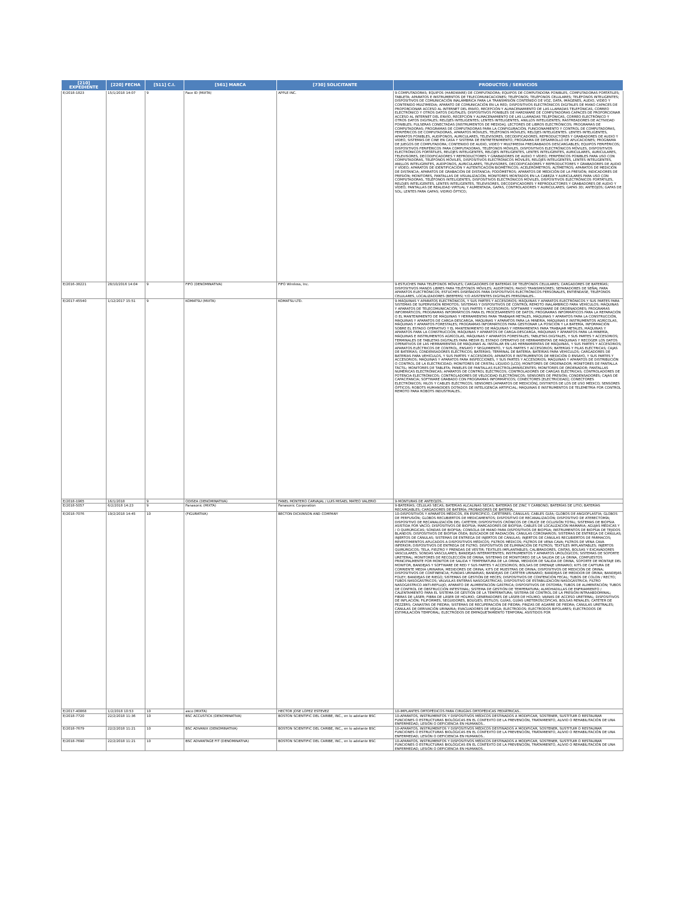| [210] EXPEDIENTE | [220] FECHA | [511] C.I. | [561] MARCA | [730] SOLICITANTE | PRODUCTOS / SERVICIOS |
| --- | --- | --- | --- | --- | --- |
| E/2018-1823 | 15/1/2018 14:07 | 9 | Face ID (MIXTA) | APPLE INC. | 9-COMPUTADORAS; EQUIPOS (HARDWARE) DE COMPUTADORA; EQUIPOS DE COMPUTADORA PONIBLES, COMPUTADORAS PORTÁTILES; TABLETA; APARATOS E INSTRUMENTOS DE TELECOMUNICACIONES; TELÉFONOS; TELÉFONOS CELULARES; TELÉFONOS INTELIGENTES; DISPOSITIVOS DE COMUNICACIÓN INALÁMBRICA PARA LA TRANSMISIÓN CONTENIDO DE VOZ, DATA, IMÁGENES, AUDIO, VIDEO Y CONTENIDO MULTIMEDIA; APARATO DE COMUNICACIÓN EN LA RED; DISPOSITIVOS ELECTRÓNICOS DIGITALES DE MANO CAPACES DE PROPORCIONAR ACCESO AL INTERNET DEL ENVÍO, RECEPCIÓN Y ALMACENAMIENTO DE LAS LLAMADAS TELEFÓNICAS, CORREO ELECTRÓNICO Y OTROS DATOS DIGITALES; DISPOSITIVOS PONIBLES DE HARDWARE DE COMPUTADORAS CAPACES DE PROPORCIONAR ACCESO AL INTERNET DEL ENVÍO, RECEPCIÓN Y ALMACENAMIENTO DE LAS LLAMADAS TELEFÓNICAS, CORREO ELECTRÓNICO Y OTROS DATOS DIGITALES; RELOJES INTELIGENTES; LENTES INTELIGENTES, ANILLOS INTELIGENTES; RASTREADORES DE ACTIVIDAD PONIBLES; PULSERAS CONECTADAS [INSTRUMENTOS DE MEDIDA]; LECTORES DE LIBROS ELECTRÓNICOS; PROGRAMAS DE COMPUTADORAS; PROGRAMAS DE COMPUTADORAS PARA LA CONFIGURACIÓN, FUNCIONAMIENTO Y CONTROL DE COMPUTADORAS, PERIFÉRICOS DE COMPUTADORAS, APARATOS MÓVILES, TELÉFONOS MÓVILES; RELOJES INTELIGENTES. LENTES INTELIGENTES, APARATOS PONIBLES, AUDÍFONOS, AURICULARES, TELEVISORES, DECODIFICADORES, REPRODUCTORES Y GRABADORES DE AUDIO Y VIDEO, SISTEMAS DE CINE EN CASA Y SISTEMA DE ENTRETENIMIENTO; PROGRAMA DE DESARROLLO DE APLICACIONES; PROGRAMA DE JUEGOS DE COMPUTADORA; CONTENIDO DE AUDIO, VIDEO Y MULTIMEDIA PREGRABADOS DESCARGABLES; EQUIPOS PERIFÉRICOS; DISPOSITIVOS PERIFÉRICOS PARA COMPUTADORAS, TELÉFONOS MÓVILES, DISPOSITIVOS ELECTRÓNICOS MÓVILES, DISPOSITIVOS ELECTRÓNICOS PORTÁTILES, RELOJES INTELIGENTES, RELOJES INTELIGENTES, LENTES INTELIGENTES, AURICULARES, AURICULARES, TELEVISORES, DECODIFICADORES Y REPRODUCTORES Y GRABADORES DE AUDIO Y VÍDEO; PERIFÉRICOS PONIBLES PARA USO CON COMPUTADORAS, TELÉFONOS MÓVILES, DISPOSITIVOS ELECTRÓNICOS MÓVILES, RELOJES INTELIGENTES, LENTES INTELIGENTES, ANILLOS INTELIGENTES, AUDÍFONOS, AURICULARES, TELEVISORES, DECODIFICADORES Y REPRODUCTORES Y GRABADORES DE AUDIO Y VÍDEO; APARATOS DE IDENTIFICACIÓN Y AUTENTICACIÓN BIOMÉTRICOS; ACELERÓMETROS; ALTÍMETROS; APARATOS DE MEDICIÓN DE DISTANCIA; APARATOS DE GRABACIÓN DE DISTANCIA; PODÓMETROS; APARATOS DE MEDICIÓN DE LA PRESIÓN; INDICADORES DE PRESIÓN; MONITORES, PANTALLAS DE VISUALIZACIÓN, MONITORES MONTADOS EN LA CABEZA Y AURICULARES PARA USO CON COMPUTADORAS, TELÉFONOS INTELIGENTES, DISPOSITIVOS ELECTRÓNICOS MÓVILES, DISPOSITIVOS ELECTRÓNICOS PORTÁTILES, RELOJES INTELIGENTES, LENTES INTELIGENTES, TELEVISORES, DECODIFICADORES Y REPRODUCTORES Y GRABADORES DE AUDIO Y VÍDEO; PANTALLAS DE REALIDAD VIRTUAL Y AUMENTADA, GAFAS, CONTROLADORES Y AURICULARES; GAFAS 3D; ANTEOJOS; GAFAS DE SOL; LENTES PARA GAFAS; VIDRIO ÓPTICO; |
| E/2016-38221 | 28/10/2016 14:04 | 9 | FIFO (DENOMINATIVA) | FIFO Wireless, Inc. | 9-ESTUCHES PARA TELÉFONOS MÓVILES; CARGADORES DE BATERÍAS DE TELÉFONOS CELULARES; CARGADORES DE BATERÍAS; DISPOSITIVOS MANOS LIBRES PARA TELÉFONOS MÓVILES; AUDÍFONOS; RADIO TRANSMISORES; SEPARADORES DE SEÑAL PARA APARATOS ELECTRÓNICOS; ESTUCHES DISEÑADOS PARA DISPOSITIVOS ELECTRÓNICOS PERSONALES, ENTIÉNDASE, TELÉFONOS CELULARES, LOCALIZADORES (BEEPERS) Y/O ASISTENTES DIGITALES PERSONALES.. |
| E/2017-45540 | 1/12/2017 15:51 | 9 | KOMATSU (MIXTA) | KOMATSU LTD. | 9-MÁQUINAS Y APARATOS ELECTRÓNICOS, Y SUS PARTES Y ACCESORIOS; MÁQUINAS Y APARATOS ELECTRÓNICOS Y SUS PARTES PARA SISTEMAS DE SUPERVISIÓN REMOTOS; SISTEMAS Y DISPOSITIVOS DE CONTROL REMOTO INALÁMBRICO PARA VEHÍCULOS; MÁQUINAS Y APARATOS DE TELECOMUNICACIÓN, Y SUS PARTES Y ACCESORIOS; SOFTWARE Y HARDWARE DE ORDENADORES; PROGRAMAS INFORMÁTICOS; PROGRAMAS INFORMÁTICOS PARA EL PROCESAMIENTO DE DATOS; PROGRAMAS INFORMÁTICOS PARA LA REPARACIÓN O EL MANTENIMIENTO DE MÁQUINAS Y HERRAMIENTAS PARA TRABAJAR METALES, MÁQUINAS Y APARATOS PARA LA CONSTRUCCIÓN, MÁQUINAS Y APARATOS DE CARGA-DESCARGA, MÁQUINAS Y APARATOS PARA LA MINERÍA, MÁQUINAS E INSTRUMENTOS AGRÍCOLAS, MÁQUINAS Y APARATOS FORESTALES; PROGRAMAS INFORMÁTICOS PARA GESTIONAR LA POSICIÓN Y LA BATERÍA, INFORMACIÓN SOBRE EL ESTADO OPERATIVO Y EL MANTENIMIENTO DE MÁQUINAS Y HERRAMIENTAS PARA TRABAJAR METALES, MÁQUINAS Y APARATOS PARA LA CONSTRUCCIÓN, MÁQUINAS Y APARATOS DE CARGA-DESCARGA, MÁQUINAS Y APARATOS PARA LA MINERÍA, MÁQUINAS E INSTRUMENTOS AGRÍCOLAS, MÁQUINAS Y APARATOS FORESTALES; TABLETAS DIGITALES, Y SUS PARTES Y ACCESORIOS; TERMINALES DE TABLETAS DIGITALES PARA MEDIR EL ESTADO OPERATIVO DE HERRAMIENTAS DE MÁQUINAS Y RECOGER LOS DATOS OPERATIVOS DE LAS HERRAMIENTAS DE MÁQUINAS AL INSTALAR EN LAS HERRAMIENTAS DE MÁQUINAS, Y SUS PARTES Y ACCESORIOS; APARATOS ELÉCTRICOS DE CONTROL, ENSAYO Y SEGUIMIENTO, Y SUS PARTES Y ACCESORIOS; BATERÍAS Y PILAS ELÉCTRICAS; CAJAS DE BATERÍAS; CONDENSADORES ELÉCTRICOS; BATERÍAS; TERMINAL DE BATERÍA; BATERÍAS PARA VEHÍCULOS; CARGADORES DE BATERÍAS PARA VEHÍCULOS, Y SUS PARTES Y ACCESORIOS; APARATOS E INSTRUMENTOS DE MEDICIÓN O ENSAYO, Y SUS PARTES Y ACCESORIOS; MÁQUINAS Y APARATOS PARA INSPECCIONES, Y SUS PARTES Y ACCESORIOS; MÁQUINAS Y APARATOS DE DISTRIBUCIÓN O CONTROL DE LA ELECTRICIDAD; MONITORES DE CRISTAL LÍQUIDO [LCD]; MONITORES DE ORDENADOR; MONITORES DE PANTALLA TÁCTIL; MONITORES DE TABLETA; PANELES DE PANTALLAS ELECTROLUMINISCENTES; MONITORES DE ORDENADOR; PANTALLAS NUMÉRICAS ELECTRÓNICAS; APARATOS DE CONTROL ELÉCTRICOS; CONTROLADORES DE CARGAS ELÉCTRICAS; CONTROLADORES DE POTENCIA ELECTRÓNICOS; CONTROLADORES DE VELOCIDAD ELECTRÓNICOS; SENSORES DE PRESIÓN; CONDENSADORES; CAJAS DE CAPACITANCIA; SOFTWARE GRABADO CON PROGRAMAS INFORMÁTICOS; CONECTORES [ELECTRICIDAD]; CONECTORES ELECTRÓNICOS; HILOS Y CABLES ELÉCTRICOS; SENSORES [APARATOS DE MEDICIÓN], DISTINTOS DE LOS DE USO MÉDICO; SENSORES ÓPTICOS; ROBOTS HUMANOIDES DOTADOS DE INTELIGENCIA ARTIFICIAL; MÁQUINAS E INSTRUMENTOS DE TELEMETRÍA POR CONTROL REMOTO PARA ROBOTS INDUSTRIALES.. |
| E/2018-1965 | 16/1/2018 | 9 | ODISEA (DENOMINATIVA) | FANEL MONTERO CARVAJAL / LUIS MISAEL MATEO VALERIO | 9-MONTURAS DE ANTEOJOS.. |
| E/2018-5057 | 6/2/2018 14:23 | 9 | Panasonic (MIXTA) | Panasonic Corporation | 9-BATERÍAS; CÉLULAS SECAS; BATERÍAS ALCALINAS SECAS; BATERÍAS DE ZINC Y CARBONO; BATERÍAS DE LITIO; BATERÍAS RECARGABLES; CARGADORES DE BATERÍA; PROBADORES DE BATERÍA.. |
| E/2018-7076 | 19/2/2018 14:45 | 10 | (FIGURATIVA) | BECTON DICKINSON AND COMPANY | 10-DISPOSITIVOS Y APARATOS MÉDICOS, EN ESPECÍFICO, CATÉTERES; CÁNULAS; CABLES GUÍA; GLOBOS DE ANGIOPLASTIA; GLOBOS DE PERFUSIÓN; GLOBOS RECUBIERTOS DE MEDICAMENTOS; DISPOSITIVO DE RECANALIZACIÓN; DISPOSITIVO DE ATERECTOMÍA; DISPOSITIVO DE RECANALIZACIÓN DEL CATÉTER; DISPOSITIVOS CRÓNICOS DE CRUCE DE OCLUSIÓN TOTAL; SISTEMAS DE BIOPSIA ASISTIDA POR VACÍO; DISPOSITIVOS DE BIOPSIA; MARCADORES DE BIOPSIA; CABLES DE LOCALIZACIÓN MAMARIA; AGUJAS MÉDICAS Y / O QUIRÚRGICAS; SONDAS DE BIOPSIA; CONSOLA DE MANO PARA DISPOSITIVOS DE BIOPSIA; INSTRUMENTOS DE BIOPSIA DE TEJIDOS BLANDOS; DISPOSITIVOS DE BIOPSIA ÓSEA; BUSCADOR DE RADIACIÓN; CÁNULAS CORONARIOS; SISTEMAS DE ENTREGA DE CÁNULAS; INJERTOS DE CÁNULAS; SISTEMAS DE ENTREGA DE INJERTOS DE CÁNULAS; INJERTOS DE CÁNULAS RECUBIERTOS DE FÁRMACOS; REVESTIMIENTOS APLICADOS A DISPOSITIVOS MÉDICOS; FILTROS MÉDICOS; FILTROS DE VENA CAVA; FILTROS DE VENA CAVA INFERIOR; DISPOSITIVOS DE ENTREGA DE FILTRO; DISPOSITIVOS DE ELIMINACIÓN DE FILTROS; TEXTILES IMPLANTABLES; INJERTOS QUIRÚRGICOS; TELA, FIELTRO Y PRENDAS DE VESTIR; TEXTILES IMPLANTABLES; CALIBRADORES, CINTAS, BOLSAS Y EXCAVADORES VASCULARES; SONDAS VASCULARES; BANDEJAS INTERMITENTES; INSTRUMENTOS Y APARATOS UROLÓGICOS; SISTEMAS DE SOPORTE URETERAL; MONITORES DE RECOLECCIÓN DE ORINA; SISTEMAS DE MONITOREO DE LA SALIDA DE LA ORINA, COMPUESTOS PRINCIPALMENTE POR MONITOR DE SALIDA Y TEMPERATURA DE LA ORINA, MEDIDOR DE SALIDA DE ORINA, SOPORTE DE MONTAJE DEL MONITOR, BANDEJAS Y SOFTWARE DE RED Y SUS PARTES Y ACCESORIOS; BOLSAS DE DRENAJE URINARIO; KITS DE CAPTURA DE CORRIENTE MEDIA URINARIA; MEDIDORES DE ORINA; KITS DE MUESTRAS DE ORINA; DISPOSITIVOS DE MEDICIÓN DE ORINA; DISPOSITIVOS DE CONTINENCIA; FUNDAS URINARIAS; BANDEJAS DE CATÉTER URINARIO; BANDEJAS DE MEDIDOR DE ORINA; BANDEJAS FOLEY; BANDEJAS DE RIEGO; SISTEMAS DE GESTIÓN DE HECES; DISPOSITIVOS DE CONTENCIÓN FECAL; TUBOS DE COLON / RECTO; TUBOS NASOGÁSTRICOS; VÁLVULAS ENTERAS NASOGÁSTRICAS; DISPOSITIVO DE ESTABILIZACIÓN NASOGÁSTRICA; FILTRO NASOGÁSTRICO ANTI-REFLUJO; APARATO DE ALIMENTACIÓN GÁSTRICA; DISPOSITIVOS DE OSTOMÍA; TUBOS DE ALIMENTACIÓN; TUBOS DE CONTROL DE OBSTRUCCIÓN INTESTINAL; SISTEMA DE GESTIÓN DE TEMPERATURA; ALMOHADILLAS DE ENFRIAMIENTO / CALENTAMIENTO PARA EL SISTEMA DE GESTIÓN DE LA TEMPERATURA; SISTEMA DE CONTROL DE LA PRESIÓN INTRAABDOMINAL; FIBRAS DE LÁSER; FIBRA DE LÁSER DE HOLMIO; GENERADORES DE LÁSER DE HOLMIO; VAINAS DE ACCESO URETERAL; DISPOSITIVOS DE INFLACIÓN; FILIFORMES, SEGUIDORES, BOUGIES; ESTILOS; GUÍAS, GUÍAS URETEROSCÓPICAS, BOLSAS RENALES; CATÉTER DE PEZZERS; CANASTAS DE PIEDRA; SISTEMAS DE RECUPERACIÓN DE PIEDRA; PINZAS DE AGARRE DE PIEDRA; CÁNULAS URETRALES; CÁNULAS DE DERIVACIÓN URINARIA; EVACUADORES DE VEJIGA; ELECTRODOS; ELECTRODOS BIPOLARES; ELECTRODOS DE ESTIMULACIÓN TEMPORAL; ELECTRODOS DE EMPAQUETAMIENTO TEMPORAL ASISTIDOS POR |
| E/2017-40868 | 1/2/2018 10:53 | 10 | asco (MIXTA) | HECTOR JOSE LOPEZ ESTEVEZ | 10-IMPLANTES ORTOPÉDICOS PARA CIRUGÍAS ORTOPÉDICAS PEDIÁTRICAS.. |
| E/2018-7720 | 22/2/2018 11:36 | 10 | BSC ACCUSTICK (DENOMINATIVA) | BOSTON SCIENTIFIC DEL CARIBE, INC., en lo adelante BSC | 10-APARATOS, INSTRUMENTOS Y DISPOSITIVOS MÉDICOS DESTINADOS A MODIFICAR, SOSTENER, SUSTITUIR O RESTAURAR FUNCIONES O ESTRUCTURAS BIOLÓGICAS EN EL CONTEXTO DE LA PREVENCIÓN, TRATAMIENTO, ALIVIO O REHABILITACIÓN DE UNA ENFERMEDAD, LESIÓN O DEFICIENCIA EN HUMANOS.. |
| E/2018-7679 | 22/2/2018 11:21 | 10 | BSC ADVANIX (DENOMINATIVA) | BOSTON SCIENTIFIC DEL CARIBE, INC., en lo adelante BSC | 10-APARATOS, INSTRUMENTOS Y DISPOSITIVOS MÉDICOS DESTINADOS A MODIFICAR, SOSTENER, SUSTITUIR O RESTAURAR FUNCIONES O ESTRUCTURAS BIOLÓGICAS EN EL CONTEXTO DE LA PREVENCIÓN, TRATAMIENTO, ALIVIO O REHABILITACIÓN DE UNA ENFERMEDAD, LESIÓN O DEFICIENCIA EN HUMANOS.. |
| E/2018-7690 | 22/2/2018 11:21 | 10 | BSC ADVANTAGE FIT (DENOMINATIVA) | BOSTON SCIENTIFIC DEL CARIBE, INC., en lo adelante BSC | 10-APARATOS, INSTRUMENTOS Y DISPOSITIVOS MÉDICOS DESTINADOS A MODIFICAR, SOSTENER, SUSTITUIR O RESTAURAR FUNCIONES O ESTRUCTURAS BIOLÓGICAS EN EL CONTEXTO DE LA PREVENCIÓN, TRATAMIENTO, ALIVIO O REHABILITACIÓN DE UNA ENFERMEDAD, LESIÓN O DEFICIENCIA EN HUMANOS.. |